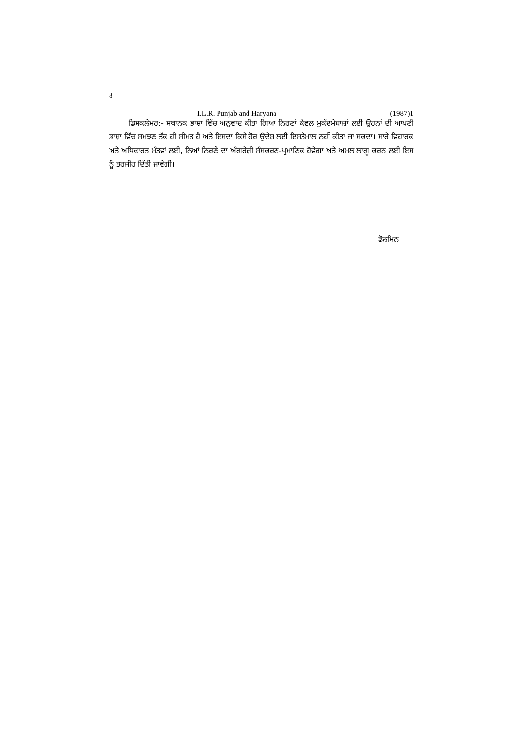8
I.L.R. Punjab and Haryana (1987)1
ਡਿਸਕਲੇਮਰ:- ਸਥਾਨਕ ਭਾਸ਼ਾ ਵਿੱਚ ਅਨੁਵਾਦ ਕੀਤਾ ਗਿਆ ਨਿਰਣਾਂ ਕੇਵਲ ਮੁਕੱਦਮੇਬਾਜ਼ਾਂ ਲਈ ਉਹਨਾਂ ਦੀ ਆਪਣੀ ਭਾਸ਼ਾ ਵਿੱਚ ਸਮਝਣ ਤੱਕ ਹੀ ਸੀਮਤ ਹੈ ਅਤੇ ਇਸਦਾ ਕਿਸੇ ਹੋਰ ਉਦੇਸ਼ ਲਈ ਇਸਤੇਮਾਲ ਨਹੀਂ ਕੀਤਾ ਜਾ ਸਕਦਾ। ਸਾਰੇ ਵਿਹਾਰਕ ਅਤੇ ਅਧਿਕਾਰਤ ਮੰਤਵਾਂ ਲਈ, ਨਿਆਂ ਨਿਰਣੇ ਦਾ ਅੰਗਰੇਜ਼ੀ ਸੰਸਕਰਣ-ਪ੍ਰਮਾਣਿਕ ਹੋਵੇਗਾ ਅਤੇ ਅਮਲ ਲਾਗੂ ਕਰਨ ਲਈ ਇਸ ਨੂੰ ਤਰਜੀਹ ਦਿੱਤੀ ਜਾਵੇਗੀ।
ਡੋਲਮਿਨ